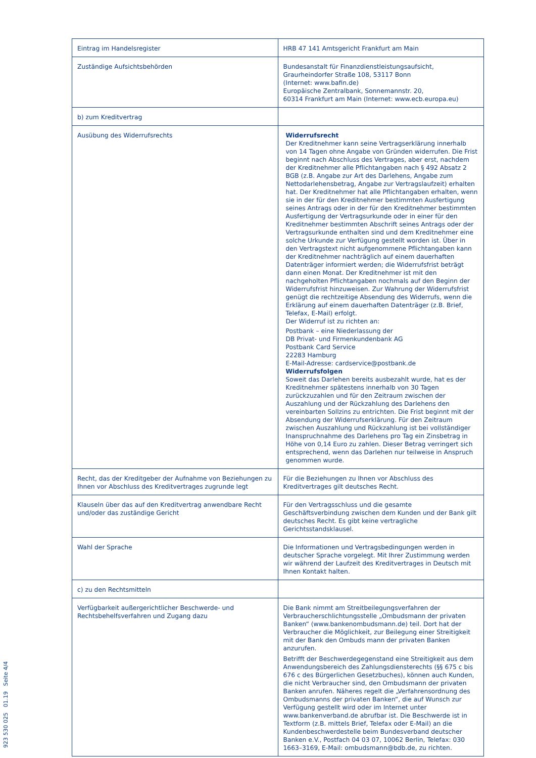| Eintrag im Handelsregister | HRB 47 141 Amtsgericht Frankfurt am Main |
| Zuständige Aufsichtsbehörden | Bundesanstalt für Finanzdienstleistungsaufsicht, Graurheindorfer Straße 108, 53117 Bonn (Internet: www.bafin.de) Europäische Zentralbank, Sonnemannstr. 20, 60314 Frankfurt am Main (Internet: www.ecb.europa.eu) |
| b) zum Kreditvertrag | |
| Ausübung des Widerrufsrechts | Widerrufsrecht Der Kreditnehmer kann seine Vertragserklärung innerhalb von 14 Tagen ohne Angabe von Gründen widerrufen. Die Frist beginnt nach Abschluss des Vertrages, aber erst, nachdem der Kreditnehmer alle Pflichtangaben nach § 492 Absatz 2 BGB (z.B. Angabe zur Art des Darlehens, Angabe zum Nettodarlehensbetrag, Angabe zur Vertragslaufzeit) erhalten hat. Der Kreditnehmer hat alle Pflichtangaben erhalten, wenn sie in der für den Kreditnehmer bestimmten Ausfertigung seines Antrags oder in der für den Kreditnehmer bestimmten Ausfertigung der Vertragsurkunde oder in einer für den Kreditnehmer bestimmten Abschrift seines Antrags oder der Vertragsurkunde enthalten sind und dem Kreditnehmer eine solche Urkunde zur Verfügung gestellt worden ist. Über in den Vertragstext nicht aufgenommene Pflichtangaben kann der Kreditnehmer nachträglich auf einem dauerhaften Datenträger informiert werden; die Widerrufsfrist beträgt dann einen Monat. Der Kreditnehmer ist mit den nachgeholten Pflichtangaben nochmals auf den Beginn der Widerrufsfrist hinzuweisen. Zur Wahrung der Widerrufsfrist genügt die rechtzeitige Absendung des Widerrufs, wenn die Erklärung auf einem dauerhaften Datenträger (z.B. Brief, Telefax, E-Mail) erfolgt. Der Widerruf ist zu richten an: Postbank – eine Niederlassung der DB Privat- und Firmenkundenbank AG Postbank Card Service 22283 Hamburg E-Mail-Adresse: cardservice@postbank.de Widerrufsfolgen Soweit das Darlehen bereits ausbezahlt wurde, hat es der Kreditnehmer spätestens innerhalb von 30 Tagen zurückzuzahlen und für den Zeitraum zwischen der Auszahlung und der Rückzahlung des Darlehens den vereinbarten Sollzins zu entrichten. Die Frist beginnt mit der Absendung der Widerrufserklärung. Für den Zeitraum zwischen Auszahlung und Rückzahlung ist bei vollständiger Inanspruchnahme des Darlehens pro Tag ein Zinsbetrag in Höhe von 0,14 Euro zu zahlen. Dieser Betrag verringert sich entsprechend, wenn das Darlehen nur teilweise in Anspruch genommen wurde. |
| Recht, das der Kreditgeber der Aufnahme von Beziehungen zu Ihnen vor Abschluss des Kreditvertrages zugrunde legt | Für die Beziehungen zu Ihnen vor Abschluss des Kreditvertrages gilt deutsches Recht. |
| Klauseln über das auf den Kreditvertrag anwendbare Recht und/oder das zuständige Gericht | Für den Vertragsschluss und die gesamte Geschäftsverbindung zwischen dem Kunden und der Bank gilt deutsches Recht. Es gibt keine vertragliche Gerichtsstandsklausel. |
| Wahl der Sprache | Die Informationen und Vertragsbedingungen werden in deutscher Sprache vorgelegt. Mit Ihrer Zustimmung werden wir während der Laufzeit des Kreditvertrages in Deutsch mit Ihnen Kontakt halten. |
| c) zu den Rechtsmitteln | |
| Verfügbarkeit außergerichtlicher Beschwerde- und Rechtsbehelfsverfahren und Zugang dazu | Die Bank nimmt am Streitbeilegungsverfahren der Verbraucherschlichtungsstelle „Ombudsmann der privaten Banken“ (www.bankenombudsmann.de) teil. Dort hat der Verbraucher die Möglichkeit, zur Beilegung einer Streitigkeit mit der Bank den Ombuds mann der privaten Banken anzurufen. Betrifft der Beschwerdegegenstand eine Streitigkeit aus dem Anwendungsbereich des Zahlungsdiensterechts (§§ 675 c bis 676 c des Bürgerlichen Gesetzbuches), können auch Kunden, die nicht Verbraucher sind, den Ombudsmann der privaten Banken anrufen. Näheres regelt die „Verfahrensordnung des Ombudsmanns der privaten Banken“, die auf Wunsch zur Verfügung gestellt wird oder im Internet unter www.bankenverband.de abrufbar ist. Die Beschwerde ist in Textform (z.B. mittels Brief, Telefax oder E-Mail) an die Kundenbeschwerdestelle beim Bundesverband deutscher Banken e.V., Postfach 04 03 07, 10062 Berlin, Telefax: 030 1663–3169, E-Mail: ombudsmann@bdb.de, zu richten. |
923 530 025 01.19 Seite 4/4